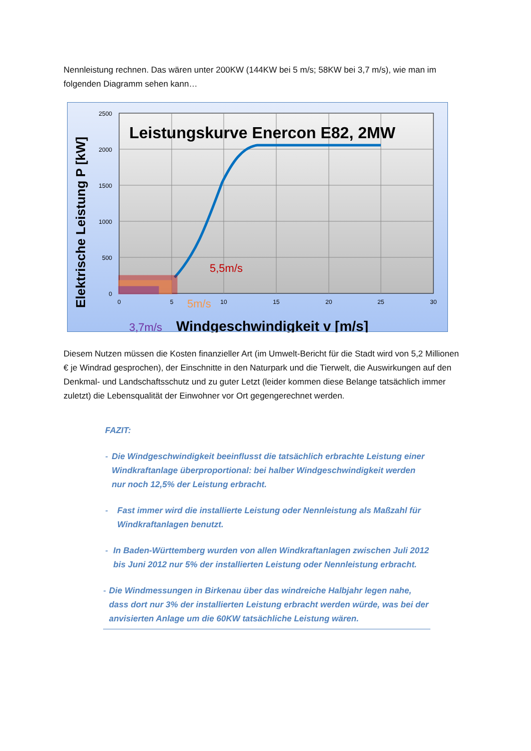Nennleistung rechnen. Das wären unter 200KW (144KW bei 5 m/s; 58KW bei 3,7 m/s), wie man im folgenden Diagramm sehen kann…
2500
2000
1500
1000
500
0
0
5
10
15
20
25
30
Leistungskurve Enercon E82, 2MW
5,5m/s
5m/s
3,7m/s
Windgeschwindigkeit v [m/s]
Elektrische Leistung P [kW]
Diesem Nutzen müssen die Kosten finanzieller Art (im Umwelt-Bericht für die Stadt wird von 5,2 Millionen € je Windrad gesprochen), der Einschnitte in den Naturpark und die Tierwelt, die Auswirkungen auf den Denkmal- und Landschaftsschutz und zu guter Letzt (leider kommen diese Belange tatsächlich immer zuletzt) die Lebensqualität der Einwohner vor Ort gegengerechnet werden.
FAZIT:
- Die Windgeschwindigkeit beeinflusst die tatsächlich erbrachte Leistung einer Windkraftanlage überproportional: bei halber Windgeschwindigkeit werden nur noch 12,5% der Leistung erbracht.
- Fast immer wird die installierte Leistung oder Nennleistung als Maßzahl für Windkraftanlagen benutzt.
- In Baden-Württemberg wurden von allen Windkraftanlagen zwischen Juli 2012 bis Juni 2012 nur 5% der installierten Leistung oder Nennleistung erbracht.
- Die Windmessungen in Birkenau über das windreiche Halbjahr legen nahe, dass dort nur 3% der installierten Leistung erbracht werden würde, was bei der anvisierten Anlage um die 60KW tatsächliche Leistung wären.